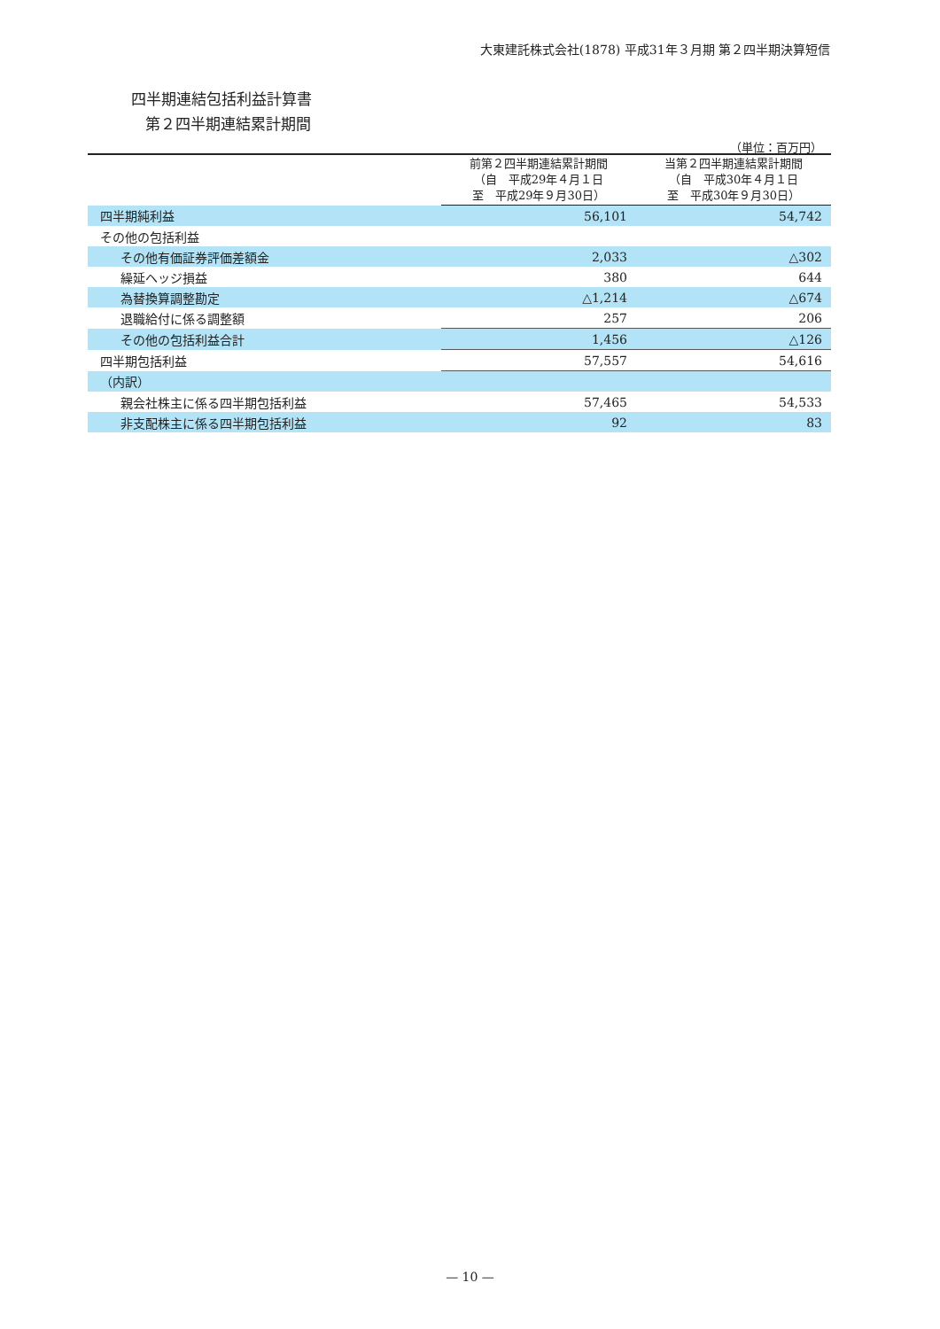大東建託株式会社(1878) 平成31年３月期 第２四半期決算短信
四半期連結包括利益計算書
第２四半期連結累計期間
（単位：百万円）
| | 前第２四半期連結累計期間 （自 平成29年４月１日 至 平成29年９月30日） | 当第２四半期連結累計期間 （自 平成30年４月１日 至 平成30年９月30日） |
| --- | --- | --- |
| 四半期純利益 | 56,101 | 54,742 |
| その他の包括利益 | | |
| その他有価証券評価差額金 | 2,033 | △302 |
| 繰延ヘッジ損益 | 380 | 644 |
| 為替換算調整勘定 | △1,214 | △674 |
| 退職給付に係る調整額 | 257 | 206 |
| その他の包括利益合計 | 1,456 | △126 |
| 四半期包括利益 | 57,557 | 54,616 |
| （内訳） | | |
| 親会社株主に係る四半期包括利益 | 57,465 | 54,533 |
| 非支配株主に係る四半期包括利益 | 92 | 83 |
— 10 —